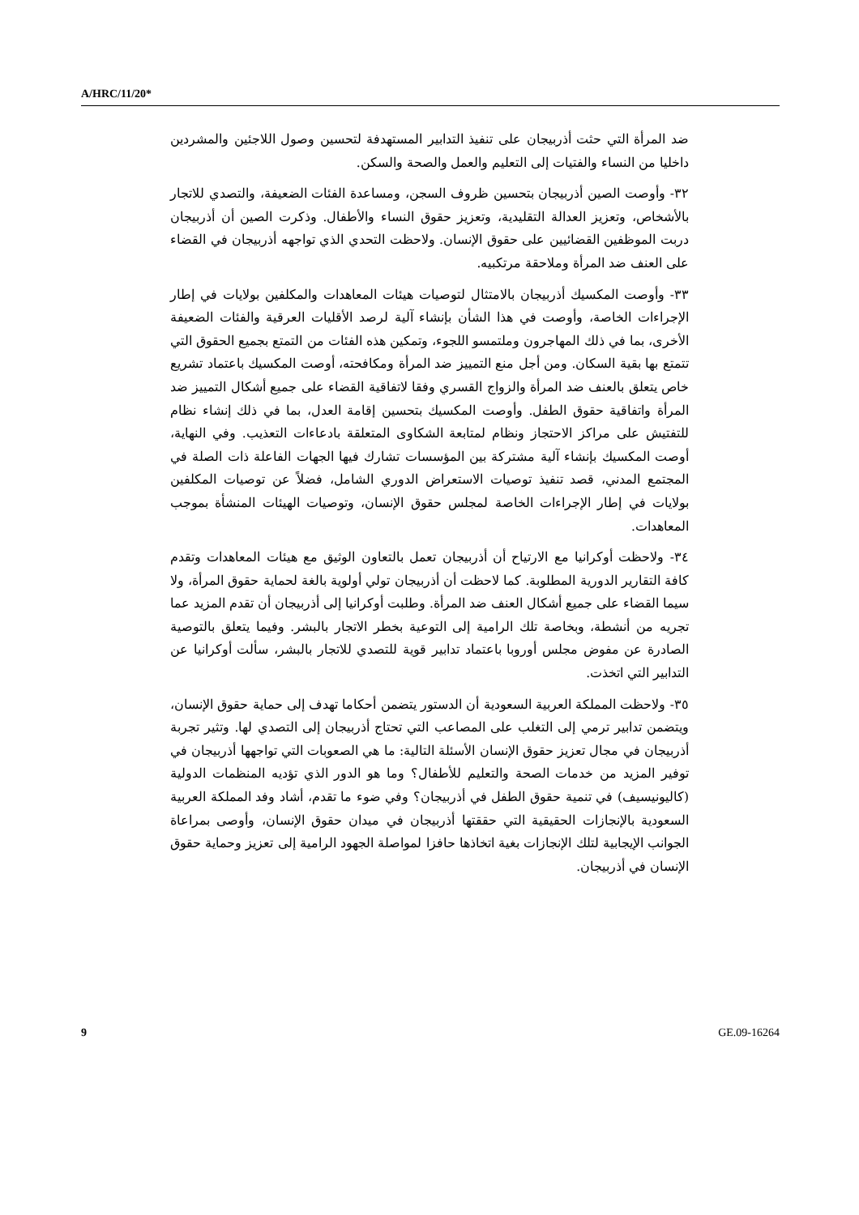A/HRC/11/20*
ضد المرأة التي حثت أذربيجان على تنفيذ التدابير المستهدفة لتحسين وصول اللاجئين والمشردين داخليا من النساء والفتيات إلى التعليم والعمل والصحة والسكن.
٣٢- وأوصت الصين أذربيجان بتحسين ظروف السجن، ومساعدة الفئات الضعيفة، والتصدي للاتجار بالأشخاص، وتعزيز العدالة التقليدية، وتعزيز حقوق النساء والأطفال. وذكرت الصين أن أذربيجان دربت الموظفين القضائيين على حقوق الإنسان. ولاحظت التحدي الذي تواجهه أذربيجان في القضاء على العنف ضد المرأة وملاحقة مرتكبيه.
٣٣- وأوصت المكسيك أذربيجان بالامتثال لتوصيات هيئات المعاهدات والمكلفين بولايات في إطار الإجراءات الخاصة، وأوصت في هذا الشأن بإنشاء آلية لرصد الأقليات العرقية والفئات الضعيفة الأخرى، بما في ذلك المهاجرون وملتمسو اللجوء، وتمكين هذه الفئات من التمتع بجميع الحقوق التي تتمتع بها بقية السكان. ومن أجل منع التمييز ضد المرأة ومكافحته، أوصت المكسيك باعتماد تشريع خاص يتعلق بالعنف ضد المرأة والزواج القسري وفقا لاتفاقية القضاء على جميع أشكال التمييز ضد المرأة واتفاقية حقوق الطفل. وأوصت المكسيك بتحسين إقامة العدل، بما في ذلك إنشاء نظام للتفتيش على مراكز الاحتجاز ونظام لمتابعة الشكاوى المتعلقة بادعاءات التعذيب. وفي النهاية، أوصت المكسيك بإنشاء آلية مشتركة بين المؤسسات تشارك فيها الجهات الفاعلة ذات الصلة في المجتمع المدني، قصد تنفيذ توصيات الاستعراض الدوري الشامل، فضلاً عن توصيات المكلفين بولايات في إطار الإجراءات الخاصة لمجلس حقوق الإنسان، وتوصيات الهيئات المنشأة بموجب المعاهدات.
٣٤- ولاحظت أوكرانيا مع الارتياح أن أذربيجان تعمل بالتعاون الوثيق مع هيئات المعاهدات وتقدم كافة التقارير الدورية المطلوبة. كما لاحظت أن أذربيجان تولي أولوية بالغة لحماية حقوق المرأة، ولا سيما القضاء على جميع أشكال العنف ضد المرأة. وطلبت أوكرانيا إلى أذربيجان أن تقدم المزيد عما تجريه من أنشطة، وبخاصة تلك الرامية إلى التوعية بخطر الاتجار بالبشر. وفيما يتعلق بالتوصية الصادرة عن مفوض مجلس أوروبا باعتماد تدابير قوية للتصدي للاتجار بالبشر، سألت أوكرانيا عن التدابير التي اتخذت.
٣٥- ولاحظت المملكة العربية السعودية أن الدستور يتضمن أحكاما تهدف إلى حماية حقوق الإنسان، ويتضمن تدابير ترمي إلى التغلب على المصاعب التي تحتاج أذربيجان إلى التصدي لها. وتثير تجربة أذربيجان في مجال تعزيز حقوق الإنسان الأسئلة التالية: ما هي الصعوبات التي تواجهها أذربيجان في توفير المزيد من خدمات الصحة والتعليم للأطفال؟ وما هو الدور الذي تؤديه المنظمات الدولية (كاليونيسيف) في تنمية حقوق الطفل في أذربيجان؟ وفي ضوء ما تقدم، أشاد وفد المملكة العربية السعودية بالإنجازات الحقيقية التي حققتها أذربيجان في ميدان حقوق الإنسان، وأوصى بمراعاة الجوانب الإيجابية لتلك الإنجازات بغية اتخاذها حافزا لمواصلة الجهود الرامية إلى تعزيز وحماية حقوق الإنسان في أذربيجان.
9 GE.09-16264